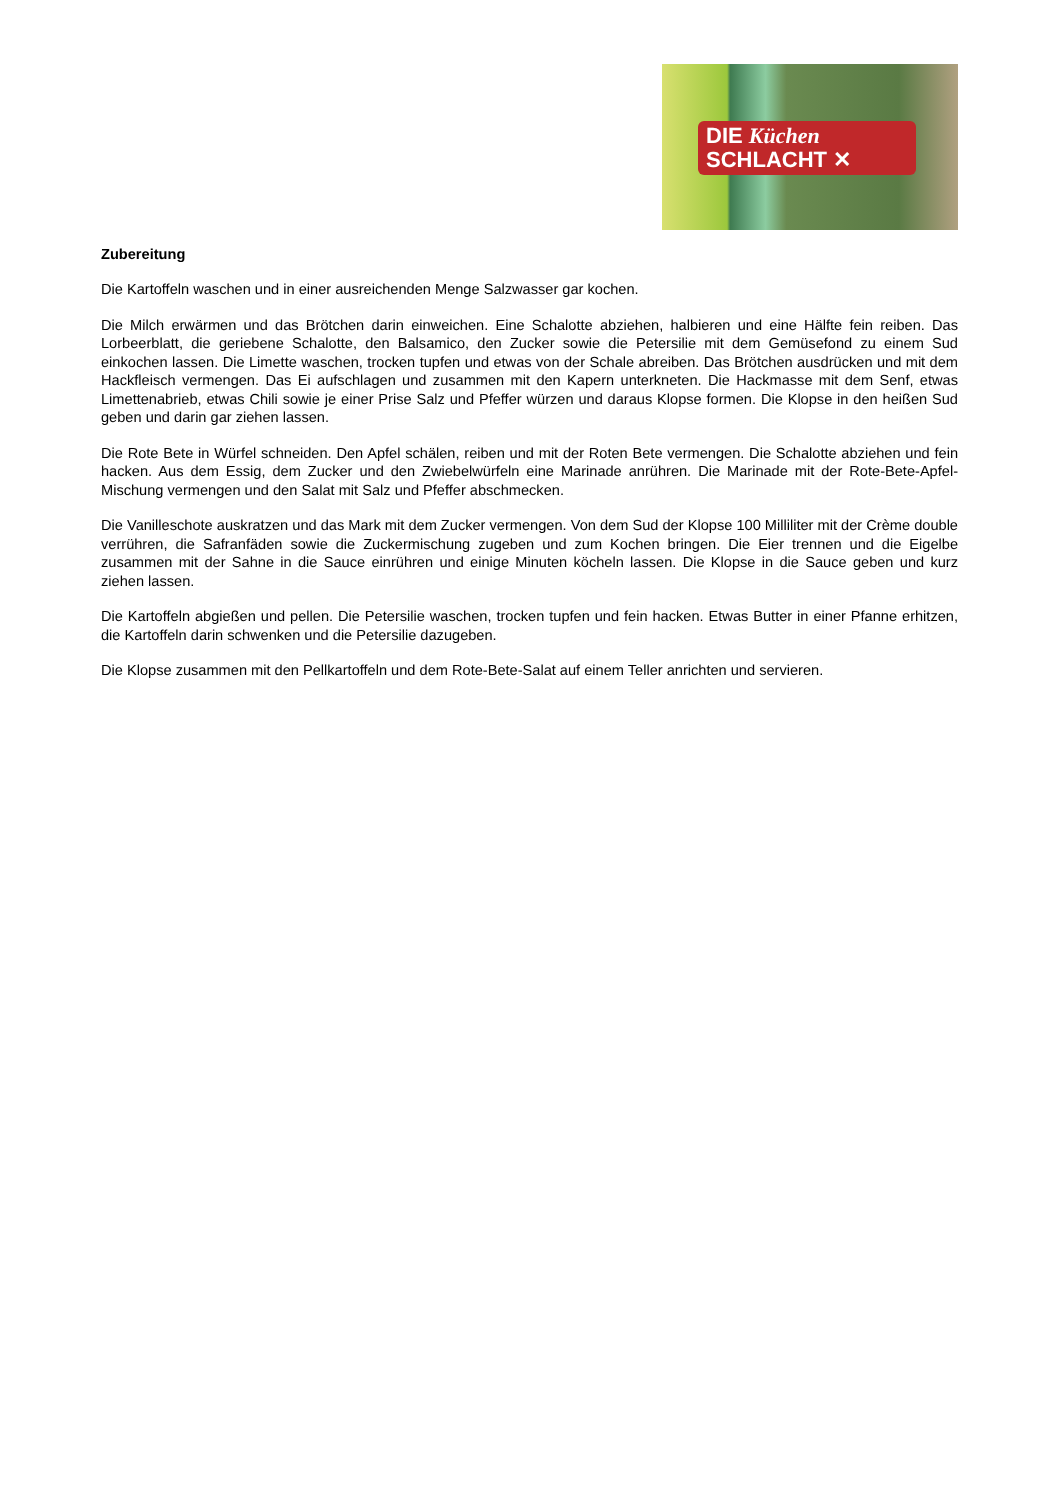DIE Küchen
SCHLACHT ✕
Zubereitung
Die Kartoffeln waschen und in einer ausreichenden Menge Salzwasser gar kochen.
Die Milch erwärmen und das Brötchen darin einweichen. Eine Schalotte abziehen, halbieren und eine Hälfte fein reiben. Das Lorbeerblatt, die geriebene Schalotte, den Balsamico, den Zucker sowie die Petersilie mit dem Gemüsefond zu einem Sud einkochen lassen. Die Limette waschen, trocken tupfen und etwas von der Schale abreiben. Das Brötchen ausdrücken und mit dem Hackfleisch vermengen. Das Ei aufschlagen und zusammen mit den Kapern unterkneten. Die Hackmasse mit dem Senf, etwas Limettenabrieb, etwas Chili sowie je einer Prise Salz und Pfeffer würzen und daraus Klopse formen. Die Klopse in den heißen Sud geben und darin gar ziehen lassen.
Die Rote Bete in Würfel schneiden. Den Apfel schälen, reiben und mit der Roten Bete vermengen. Die Schalotte abziehen und fein hacken. Aus dem Essig, dem Zucker und den Zwiebelwürfeln eine Marinade anrühren. Die Marinade mit der Rote-Bete-Apfel-Mischung vermengen und den Salat mit Salz und Pfeffer abschmecken.
Die Vanilleschote auskratzen und das Mark mit dem Zucker vermengen. Von dem Sud der Klopse 100 Milliliter mit der Crème double verrühren, die Safranfäden sowie die Zuckermischung zugeben und zum Kochen bringen. Die Eier trennen und die Eigelbe zusammen mit der Sahne in die Sauce einrühren und einige Minuten köcheln lassen. Die Klopse in die Sauce geben und kurz ziehen lassen.
Die Kartoffeln abgießen und pellen. Die Petersilie waschen, trocken tupfen und fein hacken. Etwas Butter in einer Pfanne erhitzen, die Kartoffeln darin schwenken und die Petersilie dazugeben.
Die Klopse zusammen mit den Pellkartoffeln und dem Rote-Bete-Salat auf einem Teller anrichten und servieren.